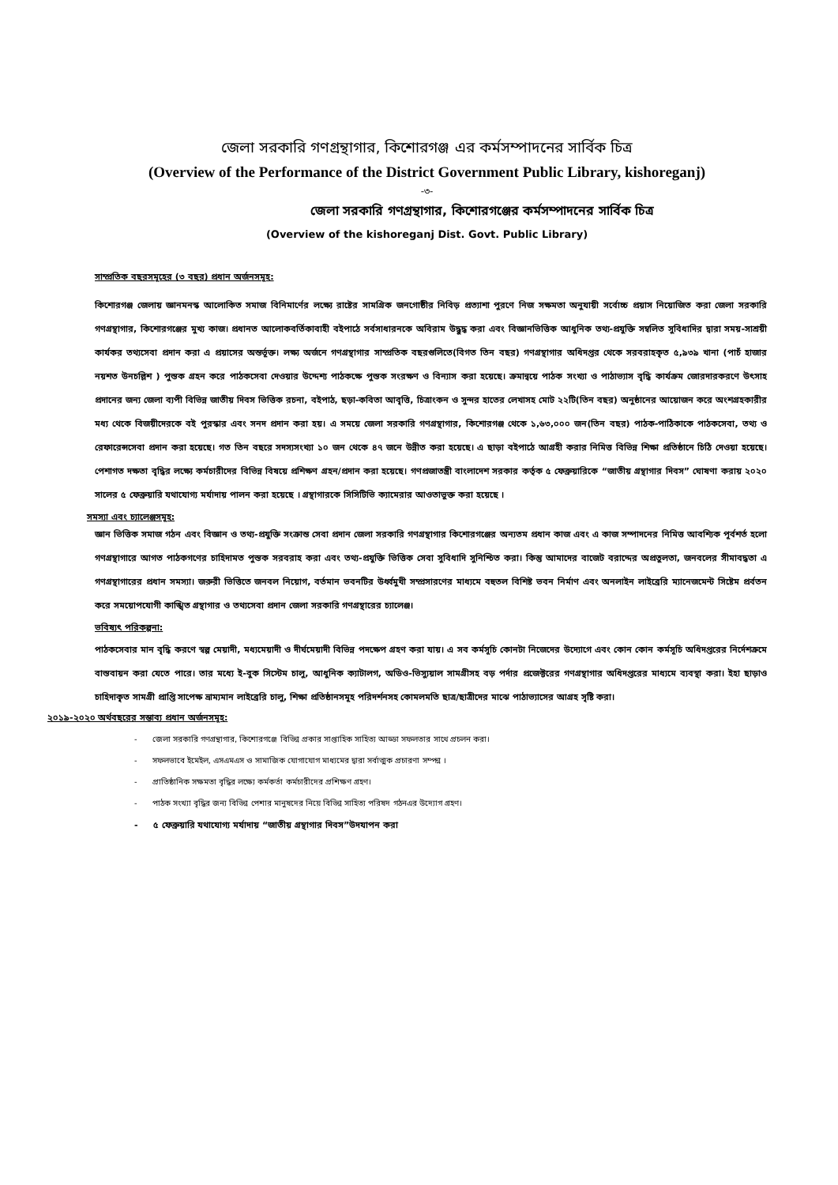জেলা সরকারি গণগ্রন্থাগার, কিশোরগঞ্জ এর কর্মসম্পাদনের সার্বিক চিত্র
(Overview of the Performance of the District Government Public Library, kishoreganj)
-৩-
জেলা সরকারি গণগ্রন্থাগার, কিশোরগঞ্জের কর্মসম্পাদনের সার্বিক চিত্র
(Overview of the kishoreganj Dist. Govt. Public Library)
সাম্প্রতিক বছরসমূহের (৩ বছর) প্রধান অর্জনসমূহ:
কিশোরগঞ্জ জেলায় জ্ঞানমনস্ক আলোকিত সমাজ বিনিমার্ণের লক্ষ্যে রাষ্টের সামগ্রিক জনগোষ্ঠীর নিবিড় প্রত্যাশা পুরণে নিজ সক্ষমতা অনুযায়ী সর্বোচ্চ প্রয়াস নিয়োজিত করা জেলা সরকারি গণগ্রন্থাগার, কিশোরগঞ্জের মুখ্য কাজ। প্রধানত আলোকবর্তিকাবাহী বইপাঠে সর্বসাধারনকে অবিরাম উদ্ধুদ্ধ করা এবং বিজ্ঞানভিত্তিক আধুনিক তথ্য-প্রযুক্তি সম্বলিত সুবিধাদির দ্বারা সময়-সাশ্রয়ী কার্যকর তথ্যসেবা প্রদান করা এ প্রয়াসের অন্তর্ভূক্ত। লক্ষ্য অর্জনে গণগ্রন্থাগার সাম্প্রতিক বছরগুলিতে(বিগত তিন বছর) গণগ্রন্থাগার অধিদপ্তর থেকে সরবরাহকৃত ৫,৯৩৯ খানা (পাচঁ হাজার নয়শত উনচল্লিশ ) পুস্তক গ্রহন করে পাঠকসেবা দেওয়ার উদ্দেশ্য পাঠকক্ষে পুস্তক সংরক্ষণ ও বিন্যাস করা হয়েছে। ক্রমান্বয়ে পাঠক সংখ্যা ও পাঠাভ্যাস বৃদ্ধি কার্যক্রম জোরদারকরণে উৎসাহ প্রদানের জন্য জেলা ব্যপী বিভিন্ন জাতীয় দিবস ভিত্তিক রচনা, বইপাঠ, ছড়া-কবিতা আবৃত্তি, চিত্রাংকন ও সুন্দর হাতের লেখাসহ মোট ২২টি(তিন বছর) অনুষ্ঠানের আয়োজন করে অংশগ্রহকারীর মধ্য থেকে বিজয়ীদেরকে বই পুরস্কার এবং সনদ প্রদান করা হয়। এ সময়ে জেলা সরকারি গণগ্রন্থাগার, কিশোরগঞ্জ থেকে ১,৬৩,০০০ জন(তিন বছর) পাঠক-পাঠিকাকে পাঠকসেবা, তথ্য ও রেফারেন্সসেবা প্রদান করা হয়েছে। গত তিন বছরে সদস্যসংখ্যা ১০ জন থেকে ৪৭ জনে উন্নীত করা হয়েছে। এ ছাড়া বইপাঠে আগ্রহী করার নিমিত্ত বিভিন্ন শিক্ষা প্রতিষ্ঠানে চিঠি দেওয়া হয়েছে। পেশাগত দক্ষতা বৃদ্ধির লক্ষ্যে কর্মচারীদের বিভিন্ন বিষয়ে প্রশিক্ষণ গ্রহন/প্রদান করা হয়েছে। গণপ্রজাতন্ত্রী বাংলাদেশ সরকার কর্তৃক ৫ ফেব্রুয়ারিকে “জাতীয় গ্রন্থাগার দিবস” ঘোষণা করায় ২০২০ সালের ৫ ফেব্রুয়ারি যথাযোগ্য মর্যাদায় পালন করা হয়েছে । গ্রন্থাগারকে সিসিটিভি ক্যামেরার আওতাভুক্ত করা হয়েছে ।
সমস্যা এবং চ্যালেঞ্জসমূহ:
জ্ঞান ভিত্তিক সমাজ গঠন এবং বিজ্ঞান ও তথ্য-প্রযুক্তি সংক্রান্ত সেবা প্রদান জেলা সরকারি গণগ্রন্থাগার কিশোরগঞ্জের অন্যতম প্রধান কাজ এবং এ কাজ সম্পাদনের নিমিত্ত আবশ্যিক পূর্বশর্ত হলো গণগ্রন্থাগারে আগত পাঠকগণের চাহিদামত পুস্তক সরবরাহ করা এবং তথ্য-প্রযুক্তি ভিত্তিক সেবা সুবিধাদি সুনিশ্চিত করা। কিন্তু আমাদের বাজেট বরাদ্দের অপ্রতুলতা, জনবলের সীমাবদ্ধতা এ গণগ্রন্থাগারের প্রধান সমস্যা। জরুরী ভিত্তিতে জনবল নিয়োগ, বর্তমান ভবনটির উর্ধ্বমুখী সম্প্রসারণের মাধ্যমে বহুতল বিশিষ্ট ভবন নির্মাণ এবং অনলাইন লাইব্রেরি ম্যানেজমেন্ট সিষ্টেম প্রর্বতন করে সময়োপযোগী কাঙ্খিত গ্রন্থাগার ও তথ্যসেবা প্রদান জেলা সরকারি গণগ্রন্থারের চ্যালেঞ্জ।
ভবিষ্যৎ পরিকল্পনা:
পাঠকসেবার মান বৃদ্ধি করণে স্বল্প মেয়াদী, মধ্যমেয়াদী ও দীর্ঘমেয়াদী বিভিন্ন পদক্ষেপ গ্রহণ করা যায়। এ সব কর্মসূচি কোনটা নিজেদের উদ্যোগে এবং কোন কোন কর্মসূচি অধিদপ্তরের নির্দেশক্রমে বাস্তবায়ন করা যেতে পারে। তার মধ্যে ই-বুক সিস্টেম চালু, আধুনিক ক্যাটালগ, অডিও-ভিস্যুয়াল সামগ্রীসহ বড় পর্দার প্রজেক্টরের গণগ্রন্থাগার অধিদপ্তরের মাধ্যমে ব্যবস্থা করা। ইহা ছাড়াও চাহিদাকৃত সামগ্রী প্রাপ্তি সাপেক্ষ ভ্রাম্যমান লাইব্রেরি চালু, শিক্ষা প্রতিষ্ঠানসমূহ পরিদর্শনসহ কোমলমতি ছাত্র/ছাত্রীদের মাঝে পাঠাভ্যাসের আগ্রহ সৃষ্টি করা।
২০১৯-২০২০ অর্থবছরের সম্ভাব্য প্রধান অর্জনসমূহ:
- জেলা সরকারি গণগ্রন্থাগার, কিশোরগঞ্জে বিভিন্ন প্রকার সাপ্তাহিক সাহিত্য আড্ডা সফলতার সাথে প্রচলন করা।
- সফলভাবে ইমেইল, এসএমএস ও সামাজিক যোগাযোগ মাধ্যমের দ্বারা সর্বাত্মক প্রচারণা সম্পন্ন ।
- প্রাতিষ্ঠানিক সক্ষমতা বৃদ্ধির লক্ষ্যে কর্মকর্তা কর্মচারীদের প্রশিক্ষণ গ্রহণ।
- পাঠক সংখ্যা বৃদ্ধির জন্য বিভিন্ন পেশার মানুষদের নিয়ে বিভিন্ন সাহিত্য পরিষদ গঠনএর উদ্যোগ গ্রহণ।
- ৫ ফেব্রুয়ারি যথাযোগ্য মর্যাদায় “জাতীয় গ্রন্থাগার দিবস”উদযাপন করা